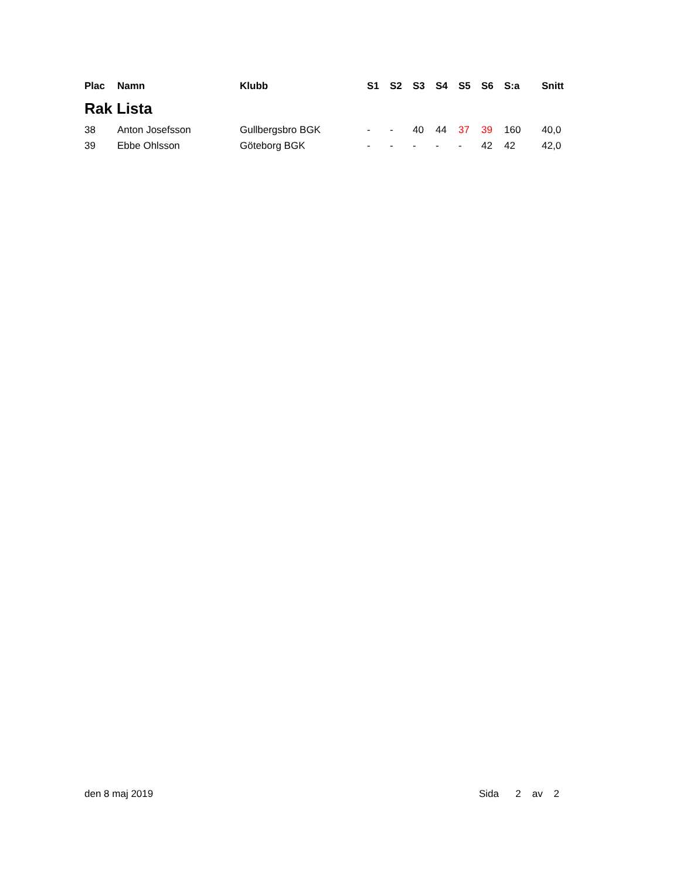| Plac | Namn | Klubb | S1 | S2 | S3 | S4 | S5 | S6 | S:a | Snitt |
| --- | --- | --- | --- | --- | --- | --- | --- | --- | --- | --- |
| Rak Lista | | | | | | | | | | |
| 38 | Anton Josefsson | Gullbergsbro BGK | - | - | 40 | 44 | 37 | 39 | 160 | 40,0 |
| 39 | Ebbe Ohlsson | Göteborg BGK | - | - | - | - | - | 42 | 42 | 42,0 |
den 8 maj 2019 Sida 2 av 2